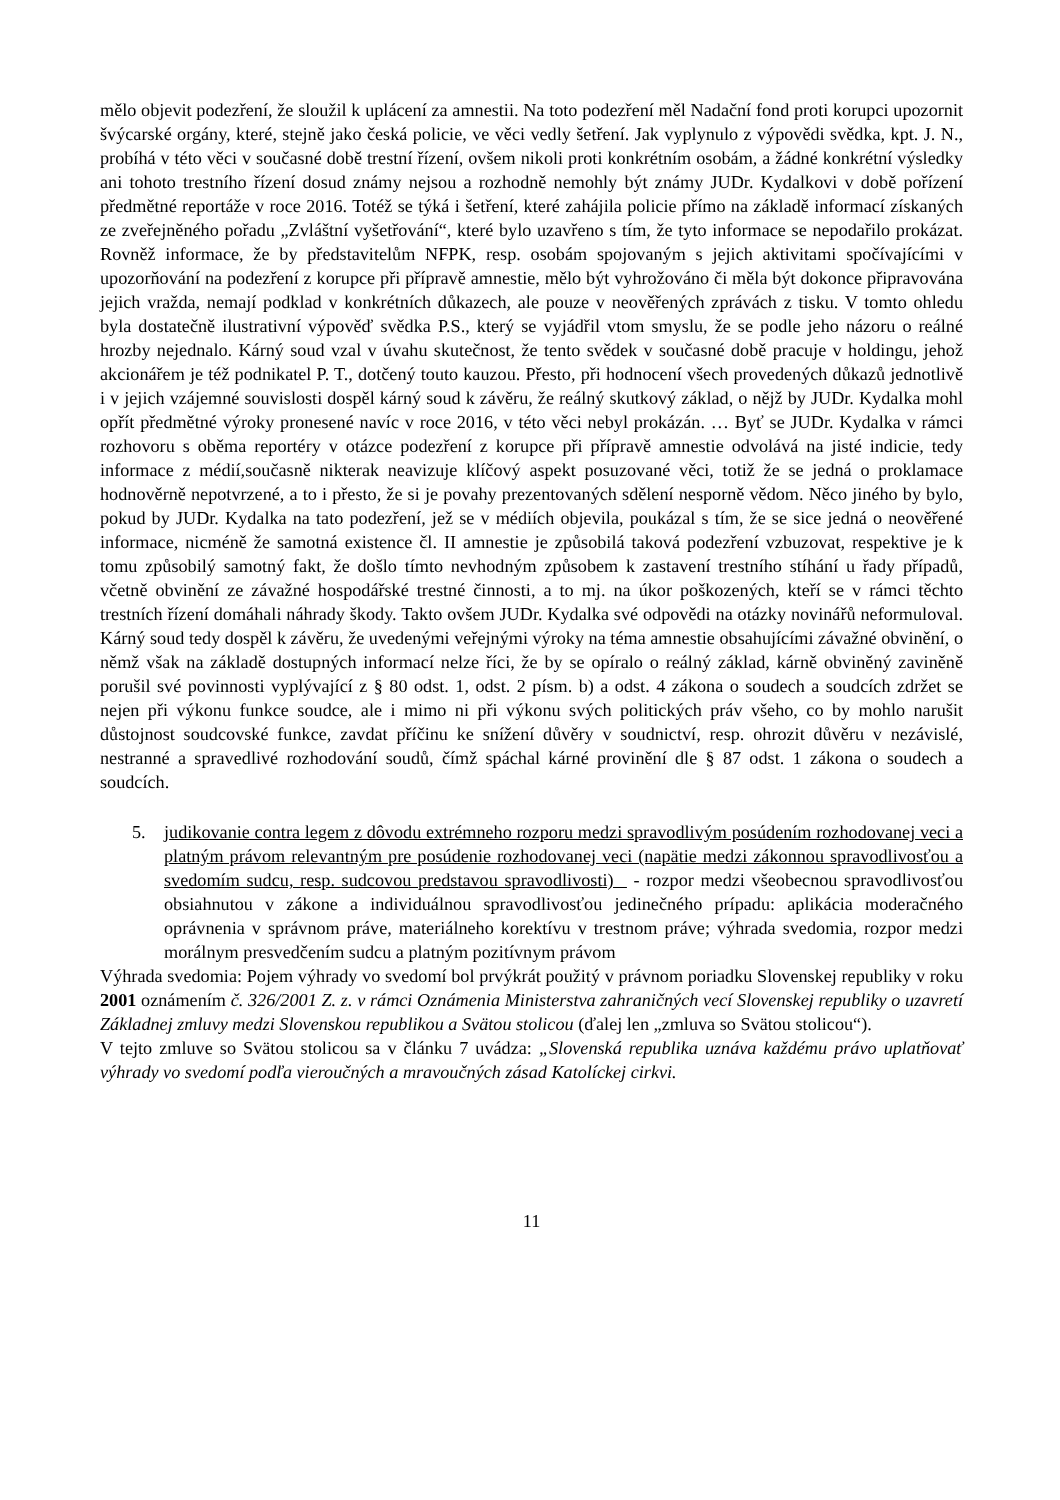mělo objevit podezření, že sloužil k uplácení za amnestii. Na toto podezření měl Nadační fond proti korupci upozornit švýcarské orgány, které, stejně jako česká policie, ve věci vedly šetření. Jak vyplynulo z výpovědi svědka, kpt. J. N., probíhá v této věci v současné době trestní řízení, ovšem nikoli proti konkrétním osobám, a žádné konkrétní výsledky ani tohoto trestního řízení dosud známy nejsou a rozhodně nemohly být známy JUDr. Kydalkovi v době pořízení předmětné reportáže v roce 2016. Totéž se týká i šetření, které zahájila policie přímo na základě informací získaných ze zveřejněného pořadu „Zvláštní vyšetřování“, které bylo uzavřeno s tím, že tyto informace se nepodařilo prokázat. Rovněž informace, že by představitelům NFPK, resp. osobám spojovaným s jejich aktivitami spočívajícími v upozorňování na podezření z korupce při přípravě amnestie, mělo být vyhrožováno či měla být dokonce připravována jejich vražda, nemají podklad v konkrétních důkazech, ale pouze v neověřených zprávách z tisku. V tomto ohledu byla dostatečně ilustrativní výpověď svědka P.S., který se vyjádřil vtom smyslu, že se podle jeho názoru o reálné hrozby nejednalo. Kárný soud vzal v úvahu skutečnost, že tento svědek v současné době pracuje v holdingu, jehož akcionářem je též podnikatel P. T., dotčený touto kauzou. Přesto, při hodnocení všech provedených důkazů jednotlivě i v jejich vzájemné souvislosti dospěl kárný soud k závěru, že reálný skutkový základ, o nějž by JUDr. Kydalka mohl opřít předmětné výroky pronesené navíc v roce 2016, v této věci nebyl prokázán. … Byť se JUDr. Kydalka v rámci rozhovoru s oběma reportéry v otázce podezření z korupce při přípravě amnestie odvolává na jisté indicie, tedy informace z médií,současně nikterak neavizuje klíčový aspekt posuzované věci, totiž že se jedná o proklamace hodnověrně nepotvrzené, a to i přesto, že si je povahy prezentovaných sdělení nesporně vědom. Něco jiného by bylo, pokud by JUDr. Kydalka na tato podezření, jež se v médiích objevila, poukázal s tím, že se sice jedná o neověřené informace, nicméně že samotná existence čl. II amnestie je způsobilá taková podezření vzbuzovat, respektive je k tomu způsobilý samotný fakt, že došlo tímto nevhodným způsobem k zastavení trestního stíhání u řady případů, včetně obvinění ze závažné hospodářské trestné činnosti, a to mj. na úkor poškozených, kteří se v rámci těchto trestních řízení domáhali náhrady škody. Takto ovšem JUDr. Kydalka své odpovědi na otázky novinářů neformuloval. Kárný soud tedy dospěl k závěru, že uvedenými veřejnými výroky na téma amnestie obsahujícími závažné obvinění, o němž však na základě dostupných informací nelze říci, že by se opíralo o reálný základ, kárně obviněný zaviněně porušil své povinnosti vyplývající z § 80 odst. 1, odst. 2 písm. b) a odst. 4 zákona o soudech a soudcích zdržet se nejen při výkonu funkce soudce, ale i mimo ni při výkonu svých politických práv všeho, co by mohlo narušit důstojnost soudcovské funkce, zavdat příčinu ke snížení důvěry v soudnictví, resp. ohrozit důvěru v nezávislé, nestranné a spravedlivé rozhodování soudů, čímž spáchal kárné provinění dle § 87 odst. 1 zákona o soudech a soudcích.
5. judikovanie contra legem z dôvodu extrémneho rozporu medzi spravodlivým posúdením rozhodovanej veci a platným právom relevantným pre posúdenie rozhodovanej veci (napätie medzi zákonnou spravodlivosťou a svedomím sudcu, resp. sudcovou predstavou spravodlivosti) - rozpor medzi všeobecnou spravodlivosťou obsiahnutou v zákone a individuálnou spravodlivosťou jedinečného prípadu: aplikácia moderačného oprávnenia v správnom práve, materiálneho korektívu v trestnom práve; výhrada svedomia, rozpor medzi morálnym presvedčením sudcu a platným pozitívnym právom
Výhrada svedomia: Pojem výhrady vo svedomí bol prvýkrát použitý v právnom poriadku Slovenskej republiky v roku 2001 oznámením č. 326/2001 Z. z. v rámci Oznámenia Ministerstva zahraničných vecí Slovenskej republiky o uzavretí Základnej zmluvy medzi Slovenskou republikou a Svätou stolicou (ďalej len „zmluva so Svätou stolicou“).
V tejto zmluve so Svätou stolicou sa v článku 7 uvádza: „Slovenská republika uznáva každému právo uplatňovať výhrady vo svedomí podľa vieroučných a mravoučných zásad Katolíckej cirkvi.
11